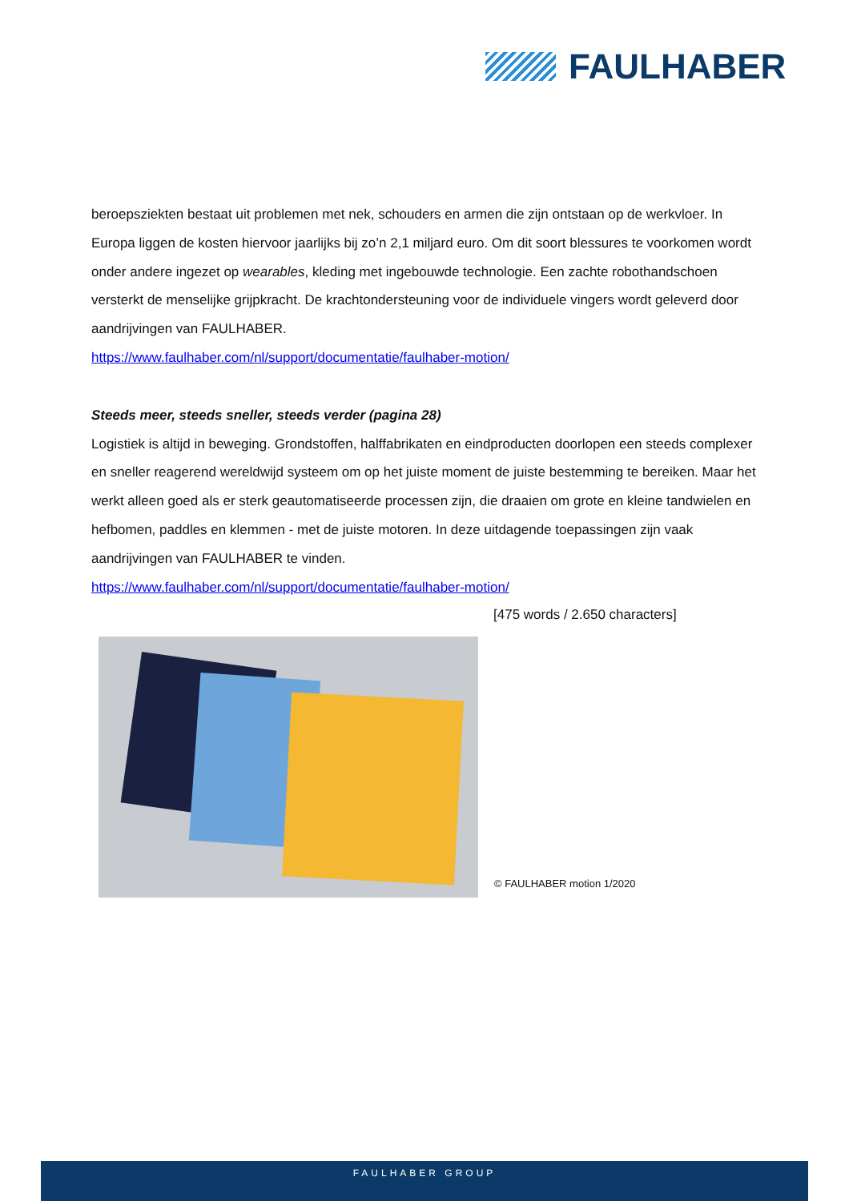FAULHABER
beroepsziekten bestaat uit problemen met nek, schouders en armen die zijn ontstaan op de werkvloer. In Europa liggen de kosten hiervoor jaarlijks bij zo’n 2,1 miljard euro. Om dit soort blessures te voorkomen wordt onder andere ingezet op wearables, kleding met ingebouwde technologie. Een zachte robothandschoen versterkt de menselijke grijpkracht. De krachtondersteuning voor de individuele vingers wordt geleverd door aandrijvingen van FAULHABER.
https://www.faulhaber.com/nl/support/documentatie/faulhaber-motion/
Steeds meer, steeds sneller, steeds verder (pagina 28)
Logistiek is altijd in beweging. Grondstoffen, halffabrikaten en eindproducten doorlopen een steeds complexer en sneller reagerend wereldwijd systeem om op het juiste moment de juiste bestemming te bereiken. Maar het werkt alleen goed als er sterk geautomatiseerde processen zijn, die draaien om grote en kleine tandwielen en hefbomen, paddles en klemmen - met de juiste motoren. In deze uitdagende toepassingen zijn vaak aandrijvingen van FAULHABER te vinden.
https://www.faulhaber.com/nl/support/documentatie/faulhaber-motion/
[475 words / 2.650 characters]
© FAULHABER motion 1/2020
FAULHABER GROUP